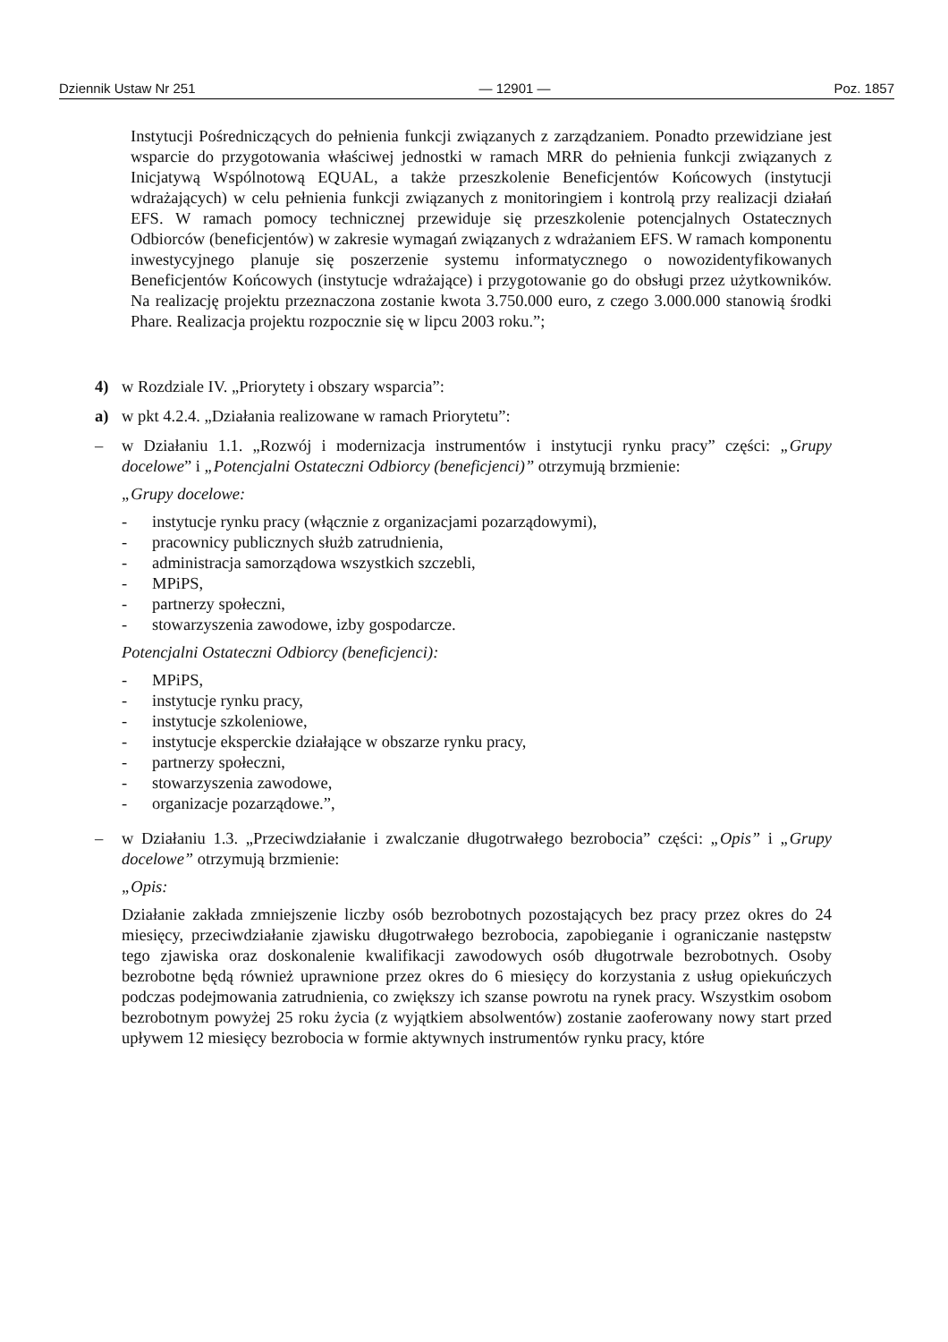Dziennik Ustaw Nr 251 — 12901 — Poz. 1857
Instytucji Pośredniczących do pełnienia funkcji związanych z zarządzaniem. Ponadto przewidziane jest wsparcie do przygotowania właściwej jednostki w ramach MRR do pełnienia funkcji związanych z Inicjatywą Wspólnotową EQUAL, a także przeszkolenie Beneficjentów Końcowych (instytucji wdrażających) w celu pełnienia funkcji związanych z monitoringiem i kontrolą przy realizacji działań EFS. W ramach pomocy technicznej przewiduje się przeszkolenie potencjalnych Ostatecznych Odbiorców (beneficjentów) w zakresie wymagań związanych z wdrażaniem EFS. W ramach komponentu inwestycyjnego planuje się poszerzenie systemu informatycznego o nowozidentyfikowanych Beneficjentów Końcowych (instytucje wdrażające) i przygotowanie go do obsługi przez użytkowników. Na realizację projektu przeznaczona zostanie kwota 3.750.000 euro, z czego 3.000.000 stanowią środki Phare. Realizacja projektu rozpocznie się w lipcu 2003 roku.”;
4) w Rozdziale IV. „Priorytety i obszary wsparcia”:
a) w pkt 4.2.4. „Działania realizowane w ramach Priorytetu”:
– w Działaniu 1.1. „Rozwój i modernizacja instrumentów i instytucji rynku pracy” części: „Grupy docelowe” i „Potencjalni Ostateczni Odbiorcy (beneficjenci)” otrzymują brzmienie:
„Grupy docelowe:
- instytucje rynku pracy (włącznie z organizacjami pozarządowymi),
- pracownicy publicznych służb zatrudnienia,
- administracja samorządowa wszystkich szczebli,
- MPiPS,
- partnerzy społeczni,
- stowarzyszenia zawodowe, izby gospodarcze.
Potencjalni Ostateczni Odbiorcy (beneficjenci):
- MPiPS,
- instytucje rynku pracy,
- instytucje szkoleniowe,
- instytucje eksperckie działające w obszarze rynku pracy,
- partnerzy społeczni,
- stowarzyszenia zawodowe,
- organizacje pozarządowe.”,
– w Działaniu 1.3. „Przeciwdziałanie i zwalczanie długotrwałego bezrobocia” części: „Opis” i „Grupy docelowe” otrzymują brzmienie:
„Opis:
Działanie zakłada zmniejszenie liczby osób bezrobotnych pozostających bez pracy przez okres do 24 miesięcy, przeciwdziałanie zjawisku długotrwałego bezrobocia, zapobieganie i ograniczanie następstw tego zjawiska oraz doskonalenie kwalifikacji zawodowych osób długotrwale bezrobotnych. Osoby bezrobotne będą również uprawnione przez okres do 6 miesięcy do korzystania z usług opiekuńczych podczas podejmowania zatrudnienia, co zwiększy ich szanse powrotu na rynek pracy. Wszystkim osobom bezrobotnym powyżej 25 roku życia (z wyjątkiem absolwentów) zostanie zaoferowany nowy start przed upływem 12 miesięcy bezrobocia w formie aktywnych instrumentów rynku pracy, które